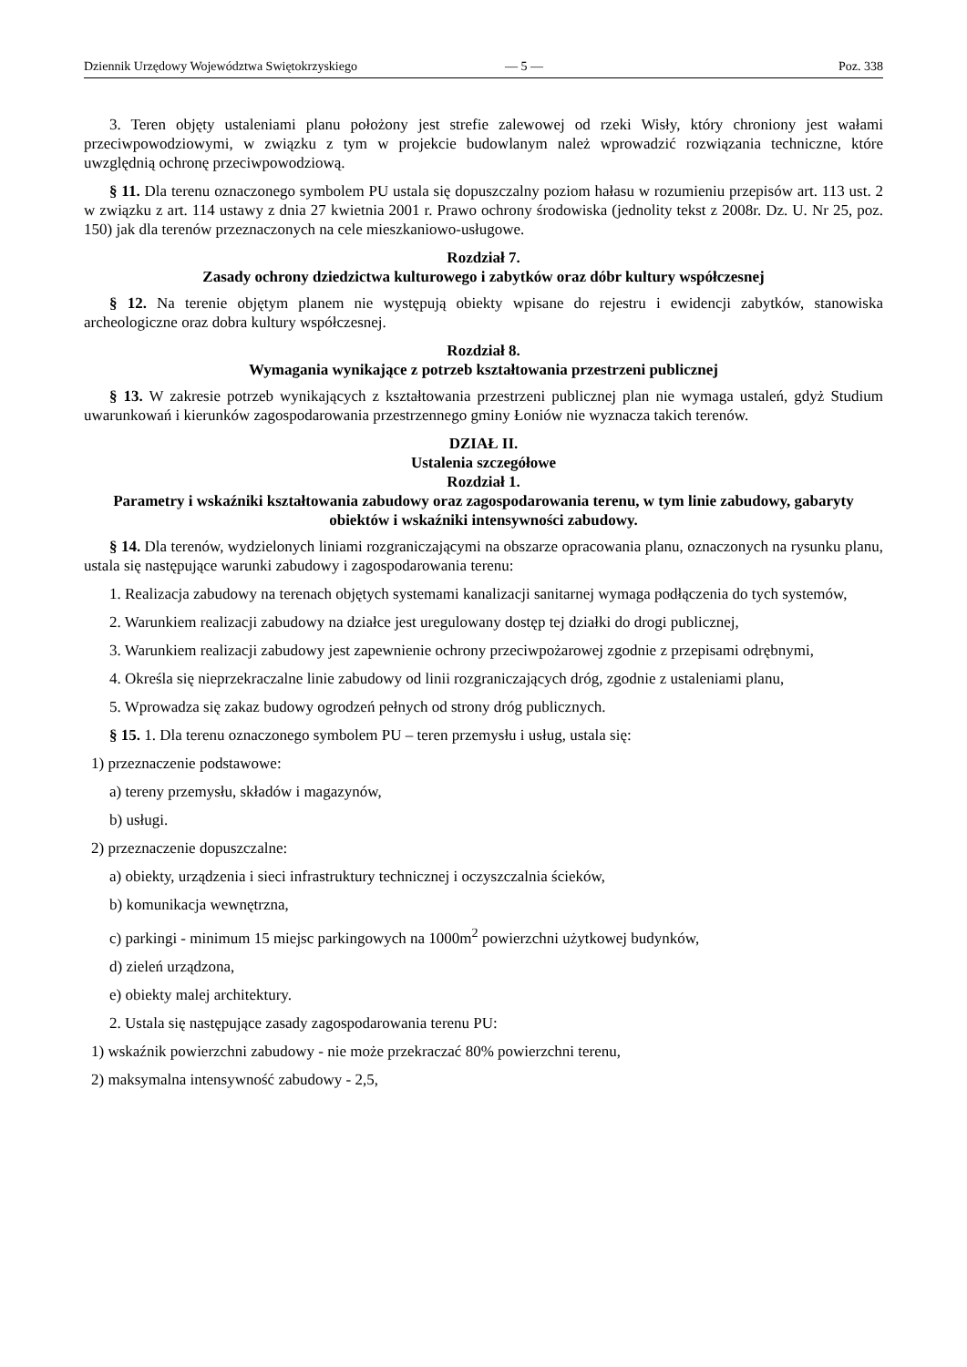Dziennik Urzędowy Województwa Swiętokrzyskiego — 5 — Poz. 338
3. Teren objęty ustaleniami planu położony jest strefie zalewowej od rzeki Wisły, który chroniony jest wałami przeciwpowodziowymi, w związku z tym w projekcie budowlanym należ wprowadzić rozwiązania techniczne, które uwzględnią ochronę przeciwpowodziową.
§ 11. Dla terenu oznaczonego symbolem PU ustala się dopuszczalny poziom hałasu w rozumieniu przepisów art. 113 ust. 2 w związku z art. 114 ustawy z dnia 27 kwietnia 2001 r. Prawo ochrony środowiska (jednolity tekst z 2008r. Dz. U. Nr 25, poz. 150) jak dla terenów przeznaczonych na cele mieszkaniowo-usługowe.
Rozdział 7.
Zasady ochrony dziedzictwa kulturowego i zabytków oraz dóbr kultury współczesnej
§ 12. Na terenie objętym planem nie występują obiekty wpisane do rejestru i ewidencji zabytków, stanowiska archeologiczne oraz dobra kultury współczesnej.
Rozdział 8.
Wymagania wynikające z potrzeb kształtowania przestrzeni publicznej
§ 13. W zakresie potrzeb wynikających z kształtowania przestrzeni publicznej plan nie wymaga ustaleń, gdyż Studium uwarunkowań i kierunków zagospodarowania przestrzennego gminy Łoniów nie wyznacza takich terenów.
DZIAŁ II.
Ustalenia szczegółowe
Rozdział 1.
Parametry i wskaźniki kształtowania zabudowy oraz zagospodarowania terenu, w tym linie zabudowy, gabaryty obiektów i wskaźniki intensywności zabudowy.
§ 14. Dla terenów, wydzielonych liniami rozgraniczającymi na obszarze opracowania planu, oznaczonych na rysunku planu, ustala się następujące warunki zabudowy i zagospodarowania terenu:
1. Realizacja zabudowy na terenach objętych systemami kanalizacji sanitarnej wymaga podłączenia do tych systemów,
2. Warunkiem realizacji zabudowy na działce jest uregulowany dostęp tej działki do drogi publicznej,
3. Warunkiem realizacji zabudowy jest zapewnienie ochrony przeciwpożarowej zgodnie z przepisami odrębnymi,
4. Określa się nieprzekraczalne linie zabudowy od linii rozgraniczających dróg, zgodnie z ustaleniami planu,
5. Wprowadza się zakaz budowy ogrodzeń pełnych od strony dróg publicznych.
§ 15. 1. Dla terenu oznaczonego symbolem PU – teren przemysłu i usług, ustala się:
1) przeznaczenie podstawowe:
a) tereny przemysłu, składów i magazynów,
b) usługi.
2) przeznaczenie dopuszczalne:
a) obiekty, urządzenia i sieci infrastruktury technicznej i oczyszczalnia ścieków,
b) komunikacja wewnętrzna,
c) parkingi - minimum 15 miejsc parkingowych na 1000m<sup>2</sup> powierzchni użytkowej budynków,
d) zieleń urządzona,
e) obiekty malej architektury.
2. Ustala się następujące zasady zagospodarowania terenu PU:
1) wskaźnik powierzchni zabudowy - nie może przekraczać 80% powierzchni terenu,
2) maksymalna intensywność zabudowy - 2,5,